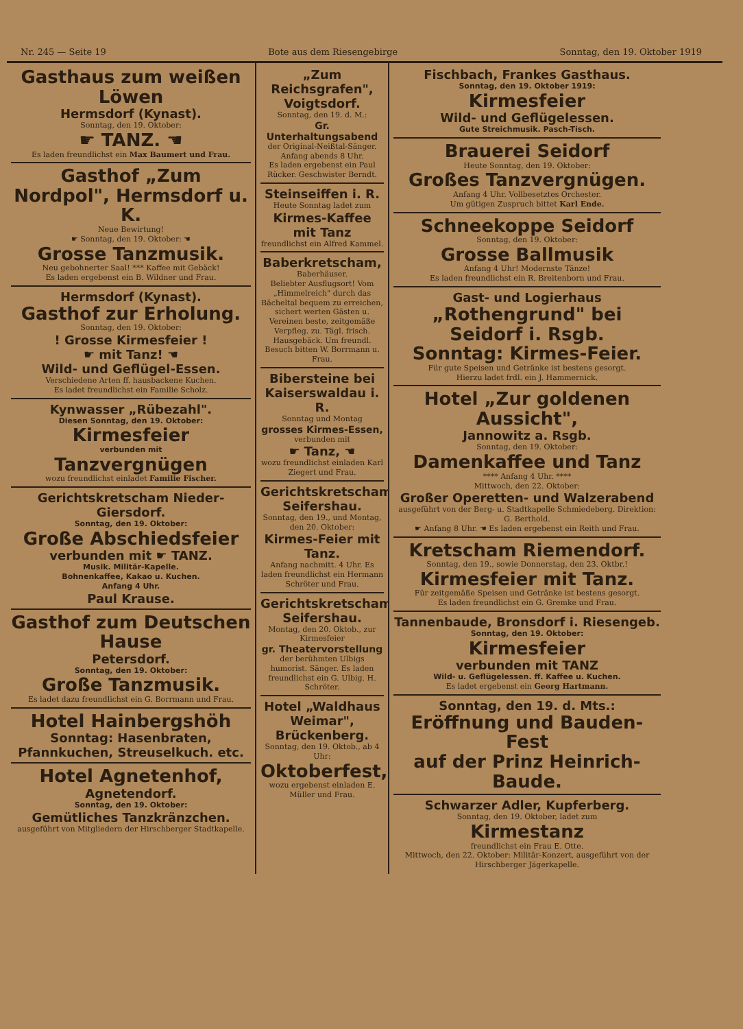Nr. 245 — Seite 19 Bote aus dem Riesengebirge Sonntag, den 19. Oktober 1919
Gasthaus zum weißen Löwen
Hermsdorf (Kynast).
Sonntag, den 19. Oktober:
☛ TANZ. ☚
Es laden freundlichst ein Max Baumert und Frau.
Gasthof „Zum Nordpol", Hermsdorf u. K.
Neue Bewirtung!
☛ Sonntag, den 19. Oktober: ☚
Grosse Tanzmusik.
Neu gebohnerter Saal! *** Kaffee mit Gebäck!
Es laden ergebenst ein B. Wildner und Frau.
Hermsdorf (Kynast).
Gasthof zur Erholung.
Sonntag, den 19. Oktober:
! Grosse Kirmesfeier !
☛ mit Tanz! ☚
Wild- und Geflügel-Essen.
Verschiedene Arten ff. hausbackene Kuchen.
Es ladet freundlichst ein Familie Scholz.
Kynwasser „Rübezahl".
Diesen Sonntag, den 19. Oktober:
Kirmesfeier
verbunden mit
Tanzvergnügen
wozu freundlichst einladet Familie Fischer.
Gerichtskretscham Nieder-Giersdorf.
Sonntag, den 19. Oktober:
Große Abschiedsfeier
verbunden mit ☛ TANZ.
Musik. Militär-Kapelle.
Bohnenkaffee, Kakao u. Kuchen.
Anfang 4 Uhr.
Paul Krause.
Gasthof zum Deutschen Hause
Petersdorf.
Sonntag, den 19. Oktober:
Große Tanzmusik.
Es ladet dazu freundlichst ein G. Borrmann und Frau.
Hotel Hainbergshöh
Sonntag: Hasenbraten,
Pfannkuchen, Streuselkuch. etc.
Hotel Agnetenhof,
Agnetendorf.
Sonntag, den 19. Oktober:
Gemütliches Tanzkränzchen.
ausgeführt von Mitgliedern der Hirschberger Stadtkapelle.
„Zum Reichsgrafen", Voigtsdorf.
Sonntag, den 19. d. M.:
Gr. Unterhaltungsabend
der Original-Neißtal-Sänger.
Anfang abends 8 Uhr.
Es laden ergebenst ein Paul Rücker. Geschwister Berndt.
Steinseiffen i. R.
Heute Sonntag ladet zum
Kirmes-Kaffee mit Tanz
freundlichst ein Alfred Kammel.
Baberkretscham,
Baberhäuser.
Beliebter Ausflugsort! Vom „Himmelreich" durch das Bächeltal bequem zu erreichen, sichert werten Gästen u. Vereinen beste, zeitgemäße Verpfleg. zu. Tägl. frisch. Hausgebäck. Um freundl. Besuch bitten W. Borrmann u. Frau.
Bibersteine bei Kaiserswaldau i. R.
Sonntag und Montag
grosses Kirmes-Essen,
verbunden mit
☛ Tanz, ☚
wozu freundlichst einladen Karl Ziegert und Frau.
Gerichtskretscham Seifershau.
Sonntag, den 19., und Montag, den 20. Oktober:
Kirmes-Feier mit Tanz.
Anfang nachmitt. 4 Uhr. Es laden freundlichst ein Hermann Schröter und Frau.
Gerichtskretscham Seifershau.
Montag, den 20. Oktob., zur Kirmesfeier
gr. Theatervorstellung
der berühmten Ulbigs humorist. Sänger. Es laden freundlichst ein G. Ulbig. H. Schröter.
Hotel „Waldhaus Weimar", Brückenberg.
Sonntag, den 19. Oktob., ab 4 Uhr:
Oktoberfest,
wozu ergebenst einladen E. Müller und Frau.
Fischbach, Frankes Gasthaus.
Sonntag, den 19. Oktober 1919:
Kirmesfeier
Wild- und Geflügelessen.
Gute Streichmusik. Pasch-Tisch.
Brauerei Seidorf
Heute Sonntag, den 19. Oktober:
Großes Tanzvergnügen.
Anfang 4 Uhr. Vollbesetztes Orchester.
Um gütigen Zuspruch bittet Karl Ende.
Schneekoppe Seidorf
Sonntag, den 19. Oktober:
Grosse Ballmusik
Anfang 4 Uhr! Modernste Tänze!
Es laden freundlichst ein R. Breitenborn und Frau.
Gast- und Logierhaus
„Rothengrund" bei Seidorf i. Rsgb.
Sonntag: Kirmes-Feier.
Für gute Speisen und Getränke ist bestens gesorgt.
Hierzu ladet frdl. ein J. Hammernick.
Hotel „Zur goldenen Aussicht",
Jannowitz a. Rsgb.
Sonntag, den 19. Oktober:
Damenkaffee und Tanz
**** Anfang 4 Uhr. ****
Mittwoch, den 22. Oktober:
Großer Operetten- und Walzerabend
ausgeführt von der Berg- u. Stadtkapelle Schmiedeberg. Direktion: G. Berthold.
☛ Anfang 8 Uhr. ☚ Es laden ergebenst ein Reith und Frau.
Kretscham Riemendorf.
Sonntag, den 19., sowie Donnerstag, den 23. Oktbr.!
Kirmesfeier mit Tanz.
Für zeitgemäße Speisen und Getränke ist bestens gesorgt.
Es laden freundlichst ein G. Gremke und Frau.
Tannenbaude, Bronsdorf i. Riesengeb.
Sonntag, den 19. Oktober:
Kirmesfeier
verbunden mit TANZ
Wild- u. Geflügelessen. ff. Kaffee u. Kuchen.
Es ladet ergebenst ein Georg Hartmann.
Sonntag, den 19. d. Mts.:
Eröffnung und Bauden-Fest
auf der Prinz Heinrich-Baude.
Schwarzer Adler, Kupferberg.
Sonntag, den 19. Oktober, ladet zum
Kirmestanz
freundlichst ein Frau E. Otte.
Mittwoch, den 22. Oktober: Militär-Konzert, ausgeführt von der Hirschberger Jägerkapelle.